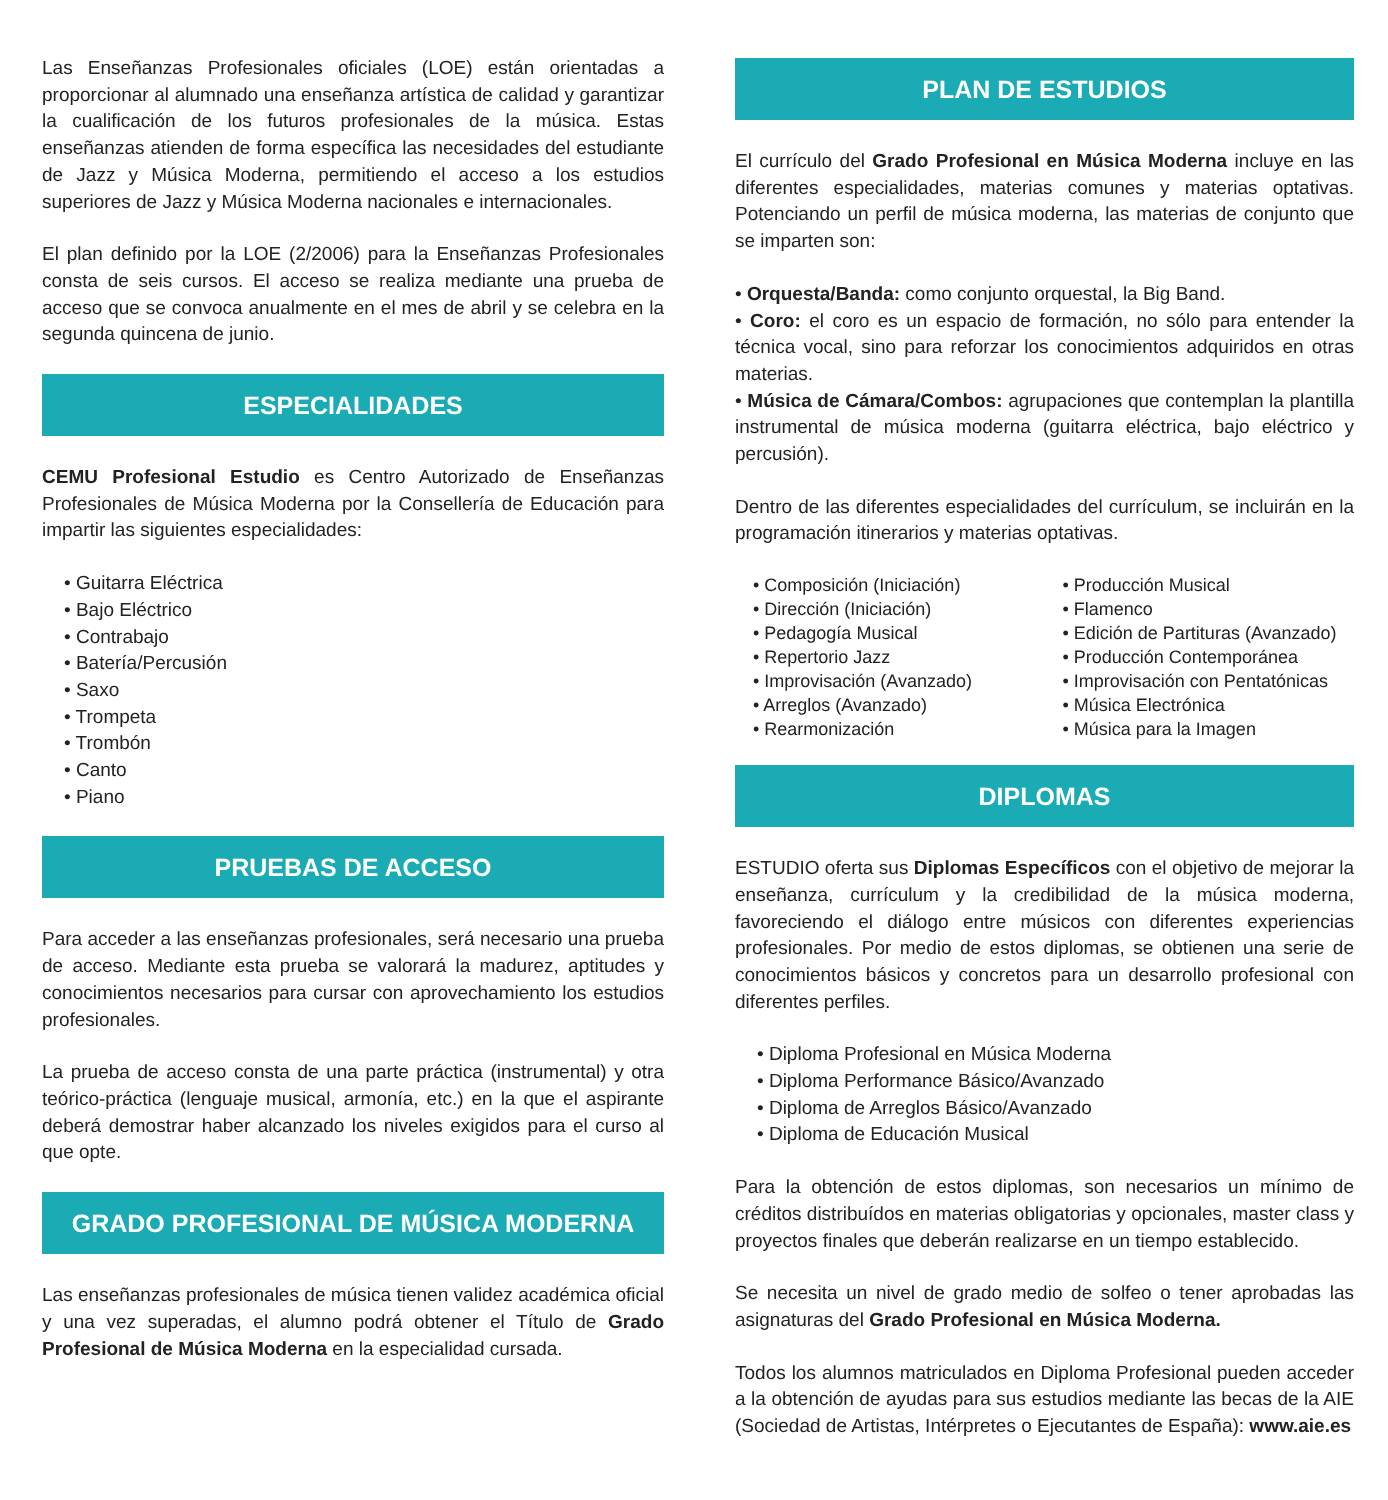Las Enseñanzas Profesionales oficiales (LOE) están orientadas a proporcionar al alumnado una enseñanza artística de calidad y garantizar la cualificación de los futuros profesionales de la música. Estas enseñanzas atienden de forma específica las necesidades del estudiante de Jazz y Música Moderna, permitiendo el acceso a los estudios superiores de Jazz y Música Moderna nacionales e internacionales.
El plan definido por la LOE (2/2006) para la Enseñanzas Profesionales consta de seis cursos. El acceso se realiza mediante una prueba de acceso que se convoca anualmente en el mes de abril y se celebra en la segunda quincena de junio.
ESPECIALIDADES
CEMU Profesional Estudio es Centro Autorizado de Enseñanzas Profesionales de Música Moderna por la Consellería de Educación para impartir las siguientes especialidades:
• Guitarra Eléctrica
• Bajo Eléctrico
• Contrabajo
• Batería/Percusión
• Saxo
• Trompeta
• Trombón
• Canto
• Piano
PRUEBAS DE ACCESO
Para acceder a las enseñanzas profesionales, será necesario una prueba de acceso. Mediante esta prueba se valorará la madurez, aptitudes y conocimientos necesarios para cursar con aprovechamiento los estudios profesionales.
La prueba de acceso consta de una parte práctica (instrumental) y otra teórico-práctica (lenguaje musical, armonía, etc.) en la que el aspirante deberá demostrar haber alcanzado los niveles exigidos para el curso al que opte.
GRADO PROFESIONAL DE MÚSICA MODERNA
Las enseñanzas profesionales de música tienen validez académica oficial y una vez superadas, el alumno podrá obtener el Título de Grado Profesional de Música Moderna en la especialidad cursada.
PLAN DE ESTUDIOS
El currículo del Grado Profesional en Música Moderna incluye en las diferentes especialidades, materias comunes y materias optativas. Potenciando un perfil de música moderna, las materias de conjunto que se imparten son:
• Orquesta/Banda: como conjunto orquestal, la Big Band.
• Coro: el coro es un espacio de formación, no sólo para entender la técnica vocal, sino para reforzar los conocimientos adquiridos en otras materias.
• Música de Cámara/Combos: agrupaciones que contemplan la plantilla instrumental de música moderna (guitarra eléctrica, bajo eléctrico y percusión).
Dentro de las diferentes especialidades del currículum, se incluirán en la programación itinerarios y materias optativas.
• Composición (Iniciación)
• Dirección (Iniciación)
• Pedagogía Musical
• Repertorio Jazz
• Improvisación (Avanzado)
• Arreglos (Avanzado)
• Rearmonización
• Producción Musical
• Flamenco
• Edición de Partituras (Avanzado)
• Producción Contemporánea
• Improvisación con Pentatónicas
• Música Electrónica
• Música para la Imagen
DIPLOMAS
ESTUDIO oferta sus Diplomas Específicos con el objetivo de mejorar la enseñanza, currículum y la credibilidad de la música moderna, favoreciendo el diálogo entre músicos con diferentes experiencias profesionales. Por medio de estos diplomas, se obtienen una serie de conocimientos básicos y concretos para un desarrollo profesional con diferentes perfiles.
• Diploma Profesional en Música Moderna
• Diploma Performance Básico/Avanzado
• Diploma de Arreglos Básico/Avanzado
• Diploma de Educación Musical
Para la obtención de estos diplomas, son necesarios un mínimo de créditos distribuídos en materias obligatorias y opcionales, master class y proyectos finales que deberán realizarse en un tiempo establecido.
Se necesita un nivel de grado medio de solfeo o tener aprobadas las asignaturas del Grado Profesional en Música Moderna.
Todos los alumnos matriculados en Diploma Profesional pueden acceder a la obtención de ayudas para sus estudios mediante las becas de la AIE (Sociedad de Artistas, Intérpretes o Ejecutantes de España): www.aie.es